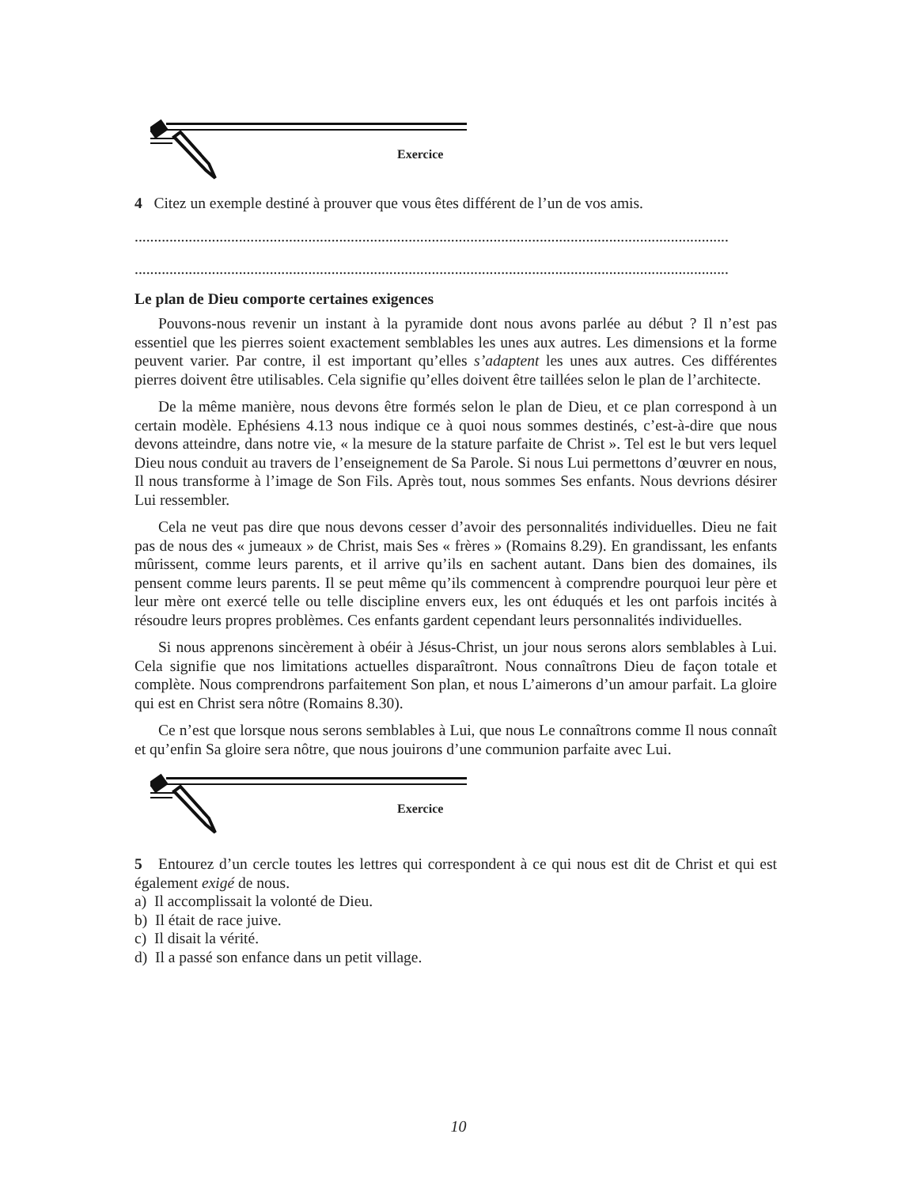Exercice
4 Citez un exemple destiné à prouver que vous êtes différent de l’un de vos amis.
..........................................................................................................................................................
..........................................................................................................................................................
Le plan de Dieu comporte certaines exigences
Pouvons-nous revenir un instant à la pyramide dont nous avons parlée au début ? Il n’est pas essentiel que les pierres soient exactement semblables les unes aux autres. Les dimensions et la forme peuvent varier. Par contre, il est important qu’elles s’adaptent les unes aux autres. Ces différentes pierres doivent être utilisables. Cela signifie qu’elles doivent être taillées selon le plan de l’architecte.
De la même manière, nous devons être formés selon le plan de Dieu, et ce plan correspond à un certain modèle. Ephésiens 4.13 nous indique ce à quoi nous sommes destinés, c’est-à-dire que nous devons atteindre, dans notre vie, « la mesure de la stature parfaite de Christ ». Tel est le but vers lequel Dieu nous conduit au travers de l’enseignement de Sa Parole. Si nous Lui permettons d’œuvrer en nous, Il nous transforme à l’image de Son Fils. Après tout, nous sommes Ses enfants. Nous devrions désirer Lui ressembler.
Cela ne veut pas dire que nous devons cesser d’avoir des personnalités individuelles. Dieu ne fait pas de nous des « jumeaux » de Christ, mais Ses « frères » (Romains 8.29). En grandissant, les enfants mûrissent, comme leurs parents, et il arrive qu’ils en sachent autant. Dans bien des domaines, ils pensent comme leurs parents. Il se peut même qu’ils commencent à comprendre pourquoi leur père et leur mère ont exercé telle ou telle discipline envers eux, les ont éduqués et les ont parfois incités à résoudre leurs propres problèmes. Ces enfants gardent cependant leurs personnalités individuelles.
Si nous apprenons sincèrement à obéir à Jésus-Christ, un jour nous serons alors semblables à Lui. Cela signifie que nos limitations actuelles disparaîtront. Nous connaîtrons Dieu de façon totale et complète. Nous comprendrons parfaitement Son plan, et nous L’aimerons d’un amour parfait. La gloire qui est en Christ sera nôtre (Romains 8.30).
Ce n’est que lorsque nous serons semblables à Lui, que nous Le connaîtrons comme Il nous connaît et qu’enfin Sa gloire sera nôtre, que nous jouirons d’une communion parfaite avec Lui.
Exercice
5 Entourez d’un cercle toutes les lettres qui correspondent à ce qui nous est dit de Christ et qui est également exigé de nous.
a) Il accomplissait la volonté de Dieu.
b) Il était de race juive.
c) Il disait la vérité.
d) Il a passé son enfance dans un petit village.
10